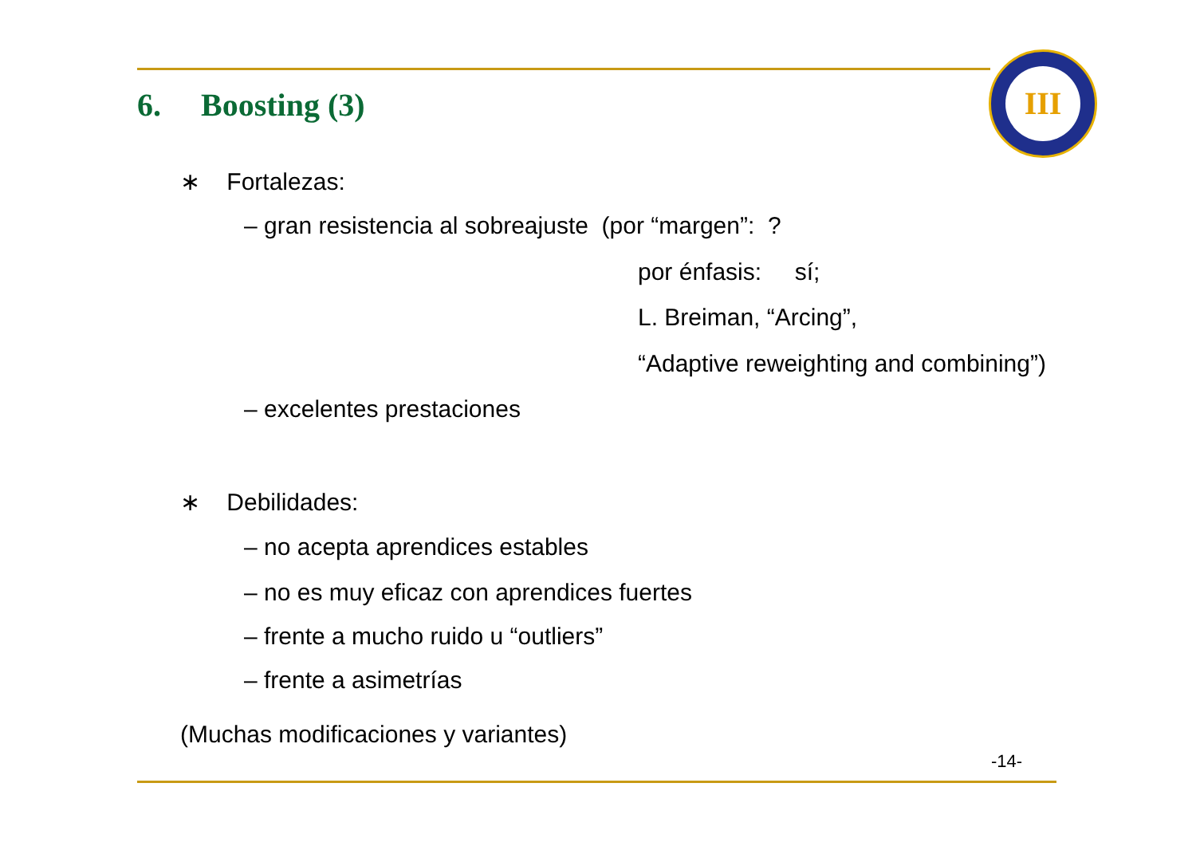6. Boosting (3)
III
∗ Fortalezas:
– gran resistencia al sobreajuste (por “margen”: ?
por énfasis: sí;
L. Breiman, “Arcing”,
“Adaptive reweighting and combining”)
– excelentes prestaciones
∗ Debilidades:
– no acepta aprendices estables
– no es muy eficaz con aprendices fuertes
– frente a mucho ruido u “outliers”
– frente a asimetrías
(Muchas modificaciones y variantes)
-14-